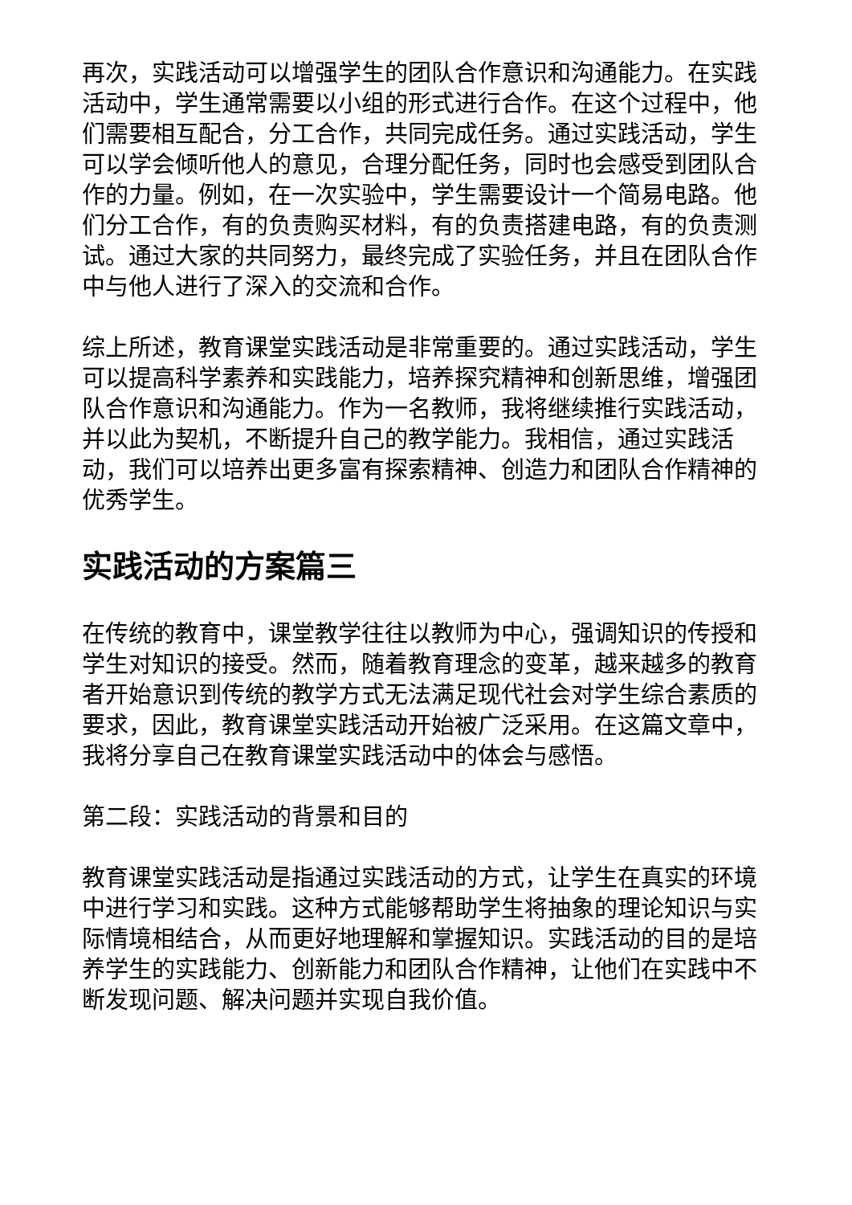再次，实践活动可以增强学生的团队合作意识和沟通能力。在实践活动中，学生通常需要以小组的形式进行合作。在这个过程中，他们需要相互配合，分工合作，共同完成任务。通过实践活动，学生可以学会倾听他人的意见，合理分配任务，同时也会感受到团队合作的力量。例如，在一次实验中，学生需要设计一个简易电路。他们分工合作，有的负责购买材料，有的负责搭建电路，有的负责测试。通过大家的共同努力，最终完成了实验任务，并且在团队合作中与他人进行了深入的交流和合作。
综上所述，教育课堂实践活动是非常重要的。通过实践活动，学生可以提高科学素养和实践能力，培养探究精神和创新思维，增强团队合作意识和沟通能力。作为一名教师，我将继续推行实践活动，并以此为契机，不断提升自己的教学能力。我相信，通过实践活动，我们可以培养出更多富有探索精神、创造力和团队合作精神的优秀学生。
实践活动的方案篇三
在传统的教育中，课堂教学往往以教师为中心，强调知识的传授和学生对知识的接受。然而，随着教育理念的变革，越来越多的教育者开始意识到传统的教学方式无法满足现代社会对学生综合素质的要求，因此，教育课堂实践活动开始被广泛采用。在这篇文章中，我将分享自己在教育课堂实践活动中的体会与感悟。
第二段：实践活动的背景和目的
教育课堂实践活动是指通过实践活动的方式，让学生在真实的环境中进行学习和实践。这种方式能够帮助学生将抽象的理论知识与实际情境相结合，从而更好地理解和掌握知识。实践活动的目的是培养学生的实践能力、创新能力和团队合作精神，让他们在实践中不断发现问题、解决问题并实现自我价值。